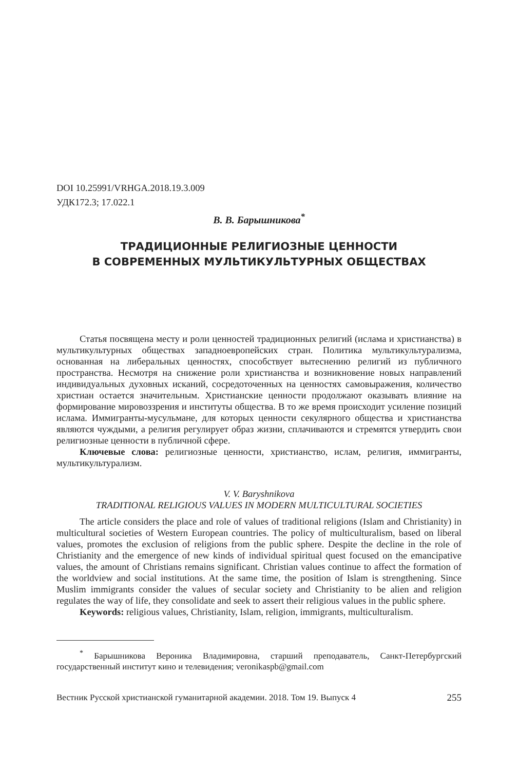DOI 10.25991/VRHGA.2018.19.3.009
УДК172.3; 17.022.1
В. В. Барышникова<sup>*</sup>
ТРАДИЦИОННЫЕ РЕЛИГИОЗНЫЕ ЦЕННОСТИ
В СОВРЕМЕННЫХ МУЛЬТИКУЛЬТУРНЫХ ОБЩЕСТВАХ
Статья посвящена месту и роли ценностей традиционных религий (ислама и христианства) в мультикультурных обществах западноевропейских стран. Политика мультикультурализма, основанная на либеральных ценностях, способствует вытеснению религий из публичного пространства. Несмотря на снижение роли христианства и возникновение новых направлений индивидуальных духовных исканий, сосредоточенных на ценностях самовыражения, количество христиан остается значительным. Христианские ценности продолжают оказывать влияние на формирование мировоззрения и институты общества. В то же время происходит усиление позиций ислама. Иммигранты-мусульмане, для которых ценности секулярного общества и христианства являются чуждыми, а религия регулирует образ жизни, сплачиваются и стремятся утвердить свои религиозные ценности в публичной сфере.
Ключевые слова: религиозные ценности, христианство, ислам, религия, иммигранты, мультикультурализм.
V. V. Baryshnikova
TRADITIONAL RELIGIOUS VALUES IN MODERN MULTICULTURAL SOCIETIES
The article considers the place and role of values of traditional religions (Islam and Christianity) in multicultural societies of Western European countries. The policy of multiculturalism, based on liberal values, promotes the exclusion of religions from the public sphere. Despite the decline in the role of Christianity and the emergence of new kinds of individual spiritual quest focused on the emancipative values, the amount of Christians remains significant. Christian values continue to affect the formation of the worldview and social institutions. At the same time, the position of Islam is strengthening. Since Muslim immigrants consider the values of secular society and Christianity to be alien and religion regulates the way of life, they consolidate and seek to assert their religious values in the public sphere.
Keywords: religious values, Christianity, Islam, religion, immigrants, multiculturalism.
<sup>*</sup> Барышникова Вероника Владимировна, старший преподаватель, Санкт-Петербургский государственный институт кино и телевидения; veronikaspb@gmail.com
Вестник Русской христианской гуманитарной академии. 2018. Том 19. Выпуск 4 255